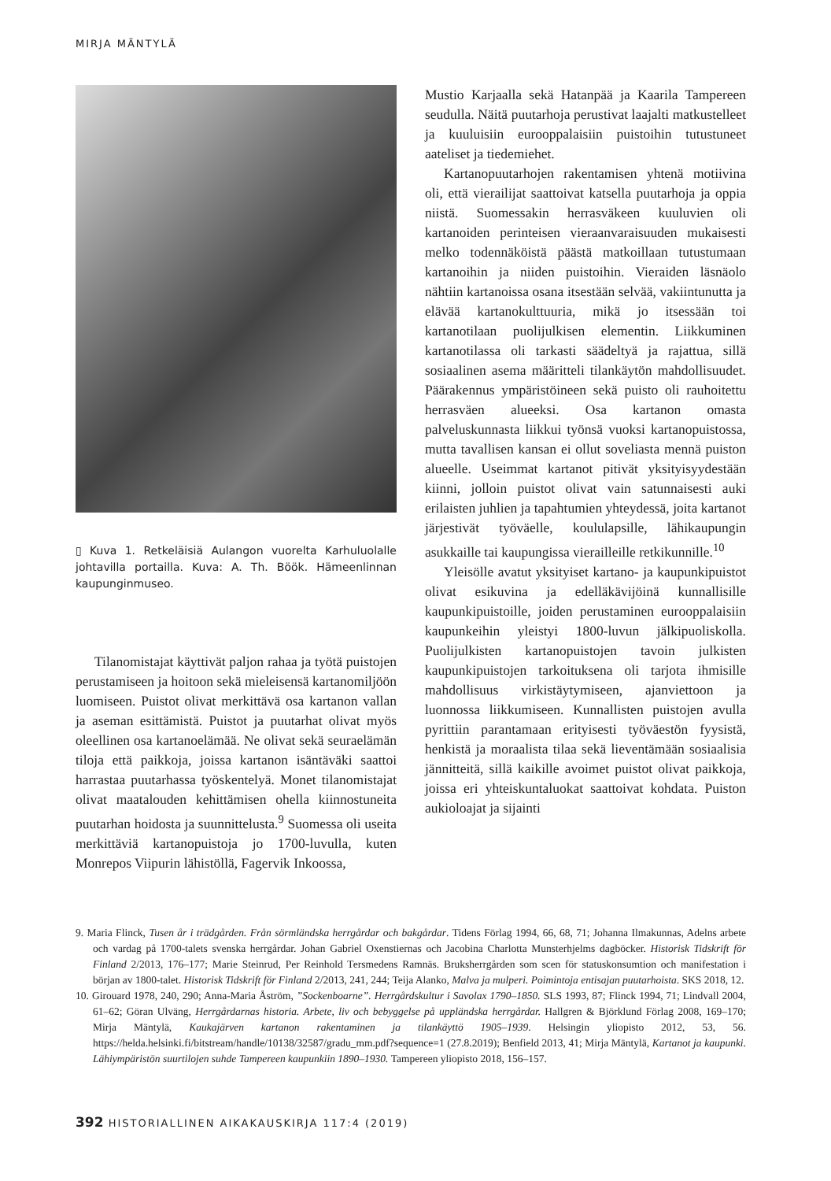MIRJA MÄNTYLÄ
▯ Kuva 1. Retkeläisiä Aulangon vuorelta Karhuluolalle johtavilla portailla. Kuva: A. Th. Böök. Hämeenlinnan kaupunginmuseo.
Tilanomistajat käyttivät paljon rahaa ja työtä puistojen perustamiseen ja hoitoon sekä mieleisensä kartanomiljöön luomiseen. Puistot olivat merkittävä osa kartanon vallan ja aseman esittämistä. Puistot ja puutarhat olivat myös oleellinen osa kartanoelämää. Ne olivat sekä seuraelämän tiloja että paikkoja, joissa kartanon isäntäväki saattoi harrastaa puutarhassa työskentelyä. Monet tilanomistajat olivat maatalouden kehittämisen ohella kiinnostuneita puutarhan hoidosta ja suunnittelusta.<sup>9</sup> Suomessa oli useita merkittäviä kartanopuistoja jo 1700-luvulla, kuten Monrepos Viipurin lähistöllä, Fagervik Inkoossa,
Mustio Karjaalla sekä Hatanpää ja Kaarila Tampereen seudulla. Näitä puutarhoja perustivat laajalti matkustelleet ja kuuluisiin eurooppalaisiin puistoihin tutustuneet aateliset ja tiedemiehet.
Kartanopuutarhojen rakentamisen yhtenä motiivina oli, että vierailijat saattoivat katsella puutarhoja ja oppia niistä. Suomessakin herrasväkeen kuuluvien oli kartanoiden perinteisen vieraanvaraisuuden mukaisesti melko todennäköistä päästä matkoillaan tutustumaan kartanoihin ja niiden puistoihin. Vieraiden läsnäolo nähtiin kartanoissa osana itsestään selvää, vakiintunutta ja elävää kartanokulttuuria, mikä jo itsessään toi kartanotilaan puolijulkisen elementin. Liikkuminen kartanotilassa oli tarkasti säädeltyä ja rajattua, sillä sosiaalinen asema määritteli tilankäytön mahdollisuudet. Päärakennus ympäristöineen sekä puisto oli rauhoitettu herrasväen alueeksi. Osa kartanon omasta palveluskunnasta liikkui työnsä vuoksi kartanopuistossa, mutta tavallisen kansan ei ollut soveliasta mennä puiston alueelle. Useimmat kartanot pitivät yksityisyydestään kiinni, jolloin puistot olivat vain satunnaisesti auki erilaisten juhlien ja tapahtumien yhteydessä, joita kartanot järjestivät työväelle, koululapsille, lähikaupungin asukkaille tai kaupungissa vierailleille retkikunnille.<sup>10</sup>
Yleisölle avatut yksityiset kartano- ja kaupunkipuistot olivat esikuvina ja edelläkävijöinä kunnallisille kaupunkipuistoille, joiden perustaminen eurooppalaisiin kaupunkeihin yleistyi 1800-luvun jälkipuoliskolla. Puolijulkisten kartanopuistojen tavoin julkisten kaupunkipuistojen tarkoituksena oli tarjota ihmisille mahdollisuus virkistäytymiseen, ajanviettoon ja luonnossa liikkumiseen. Kunnallisten puistojen avulla pyrittiin parantamaan erityisesti työväestön fyysistä, henkistä ja moraalista tilaa sekä lieventämään sosiaalisia jännitteitä, sillä kaikille avoimet puistot olivat paikkoja, joissa eri yhteiskuntaluokat saattoivat kohdata. Puiston aukioloajat ja sijainti
9. Maria Flinck, Tusen år i trädgården. Från sörmländska herrgårdar och bakgårdar. Tidens Förlag 1994, 66, 68, 71; Johanna Ilmakunnas, Adelns arbete och vardag på 1700-talets svenska herrgårdar. Johan Gabriel Oxenstiernas och Jacobina Charlotta Munsterhjelms dagböcker. Historisk Tidskrift för Finland 2/2013, 176–177; Marie Steinrud, Per Reinhold Tersmedens Ramnäs. Bruksherrgården som scen för statuskonsumtion och manifestation i början av 1800-talet. Historisk Tidskrift för Finland 2/2013, 241, 244; Teija Alanko, Malva ja mulperi. Poimintoja entisajan puutarhoista. SKS 2018, 12.
10. Girouard 1978, 240, 290; Anna-Maria Åström, ”Sockenboarne”. Herrgårdskultur i Savolax 1790–1850. SLS 1993, 87; Flinck 1994, 71; Lindvall 2004, 61–62; Göran Ulväng, Herrgårdarnas historia. Arbete, liv och bebyggelse på uppländska herrgårdar. Hallgren & Björklund Förlag 2008, 169–170; Mirja Mäntylä, Kaukajärven kartanon rakentaminen ja tilankäyttö 1905–1939. Helsingin yliopisto 2012, 53, 56. https://helda.helsinki.fi/bitstream/handle/10138/32587/gradu_mm.pdf?sequence=1 (27.8.2019); Benfield 2013, 41; Mirja Mäntylä, Kartanot ja kaupunki. Lähiympäristön suurtilojen suhde Tampereen kaupunkiin 1890–1930. Tampereen yliopisto 2018, 156–157.
392 HISTORIALLINEN AIKAKAUSKIRJA 117:4 (2019)